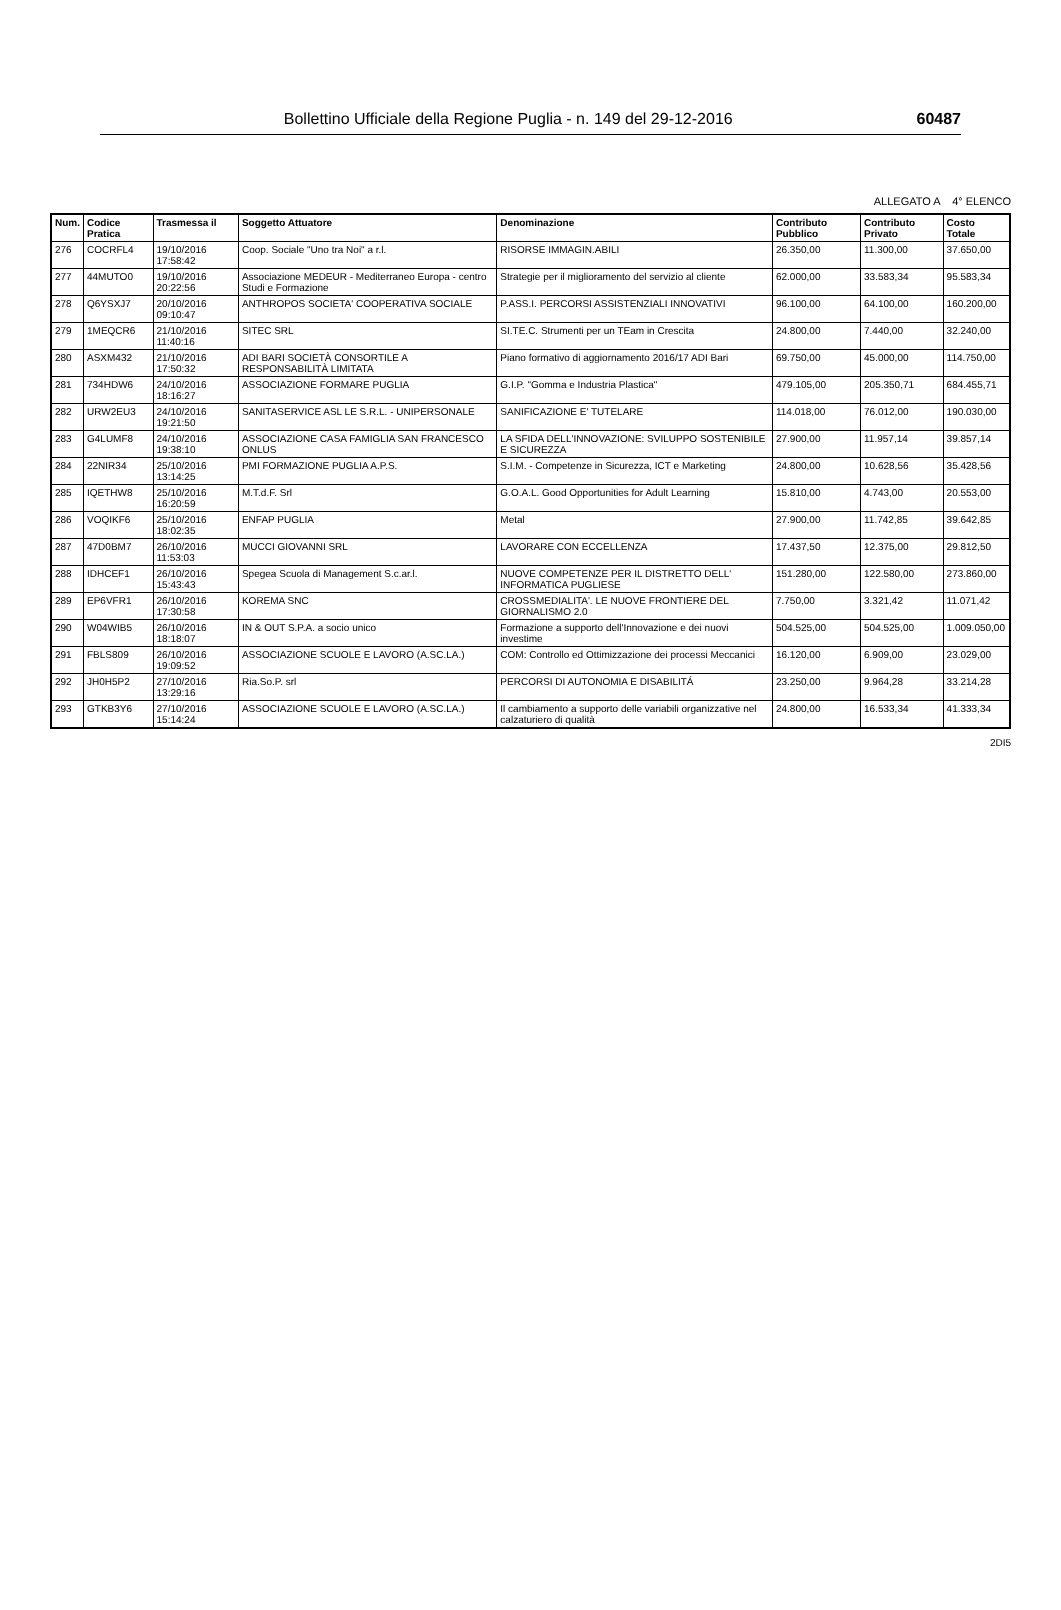Bollettino Ufficiale della Regione Puglia - n. 149 del 29-12-2016 60487
ALLEGATO A 4° ELENCO
| Num. | Codice Pratica | Trasmessa il | Soggetto Attuatore | Denominazione | Contributo Pubblico | Contributo Privato | Costo Totale |
| --- | --- | --- | --- | --- | --- | --- | --- |
| 276 | COCRFL4 | 19/10/2016 17:58:42 | Coop. Sociale "Uno tra Noi" a r.l. | RISORSE IMMAGIN.ABILI | 26.350,00 | 11.300,00 | 37.650,00 |
| 277 | 44MUTO0 | 19/10/2016 20:22:56 | Associazione MEDEUR - Mediterraneo Europa - centro Studi e Formazione | Strategie per il miglioramento del servizio al cliente | 62.000,00 | 33.583,34 | 95.583,34 |
| 278 | Q6YSXJ7 | 20/10/2016 09:10:47 | ANTHROPOS SOCIETA' COOPERATIVA SOCIALE | P.ASS.I. PERCORSI ASSISTENZIALI INNOVATIVI | 96.100,00 | 64.100,00 | 160.200,00 |
| 279 | 1MEQCR6 | 21/10/2016 11:40:16 | SITEC SRL | SI.TE.C. Strumenti per un TEam in Crescita | 24.800,00 | 7.440,00 | 32.240,00 |
| 280 | ASXM432 | 21/10/2016 17:50:32 | ADI BARI SOCIETÀ CONSORTILE A RESPONSABILITÀ LIMITATA | Piano formativo di aggiornamento 2016/17 ADI Bari | 69.750,00 | 45.000,00 | 114.750,00 |
| 281 | 734HDW6 | 24/10/2016 18:16:27 | ASSOCIAZIONE FORMARE PUGLIA | G.I.P. "Gomma e Industria Plastica" | 479.105,00 | 205.350,71 | 684.455,71 |
| 282 | URW2EU3 | 24/10/2016 19:21:50 | SANITASERVICE ASL LE S.R.L. - UNIPERSONALE | SANIFICAZIONE E' TUTELARE | 114.018,00 | 76.012,00 | 190.030,00 |
| 283 | G4LUMF8 | 24/10/2016 19:38:10 | ASSOCIAZIONE CASA FAMIGLIA SAN FRANCESCO ONLUS | LA SFIDA DELL'INNOVAZIONE: SVILUPPO SOSTENIBILE E SICUREZZA | 27.900,00 | 11.957,14 | 39.857,14 |
| 284 | 22NIR34 | 25/10/2016 13:14:25 | PMI FORMAZIONE PUGLIA A.P.S. | S.I.M. - Competenze in Sicurezza, ICT e Marketing | 24.800,00 | 10.628,56 | 35.428,56 |
| 285 | IQETHW8 | 25/10/2016 16:20:59 | M.T.d.F. Srl | G.O.A.L. Good Opportunities for Adult Learning | 15.810,00 | 4.743,00 | 20.553,00 |
| 286 | VOQIKF6 | 25/10/2016 18:02:35 | ENFAP PUGLIA | Metal | 27.900,00 | 11.742,85 | 39.642,85 |
| 287 | 47D0BM7 | 26/10/2016 11:53:03 | MUCCI GIOVANNI SRL | LAVORARE CON ECCELLENZA | 17.437,50 | 12.375,00 | 29.812,50 |
| 288 | IDHCEF1 | 26/10/2016 15:43:43 | Spegea Scuola di Management S.c.ar.l. | NUOVE COMPETENZE PER IL DISTRETTO DELL' INFORMATICA PUGLIESE | 151.280,00 | 122.580,00 | 273.860,00 |
| 289 | EP6VFR1 | 26/10/2016 17:30:58 | KOREMA SNC | CROSSMEDIALITA'. LE NUOVE FRONTIERE DEL GIORNALISMO 2.0 | 7.750,00 | 3.321,42 | 11.071,42 |
| 290 | W04WIB5 | 26/10/2016 18:18:07 | IN & OUT S.P.A. a socio unico | Formazione a supporto dell'Innovazione e dei nuovi investime | 504.525,00 | 504.525,00 | 1.009.050,00 |
| 291 | FBLS809 | 26/10/2016 19:09:52 | ASSOCIAZIONE SCUOLE E LAVORO (A.SC.LA.) | COM: Controllo ed Ottimizzazione dei processi Meccanici | 16.120,00 | 6.909,00 | 23.029,00 |
| 292 | JH0H5P2 | 27/10/2016 13:29:16 | Ria.So.P. srl | PERCORSI DI AUTONOMIA E DISABILITÁ | 23.250,00 | 9.964,28 | 33.214,28 |
| 293 | GTKB3Y6 | 27/10/2016 15:14:24 | ASSOCIAZIONE SCUOLE E LAVORO (A.SC.LA.) | Il cambiamento a supporto delle variabili organizzative nel calzaturiero di qualità | 24.800,00 | 16.533,34 | 41.333,34 |
2DI5